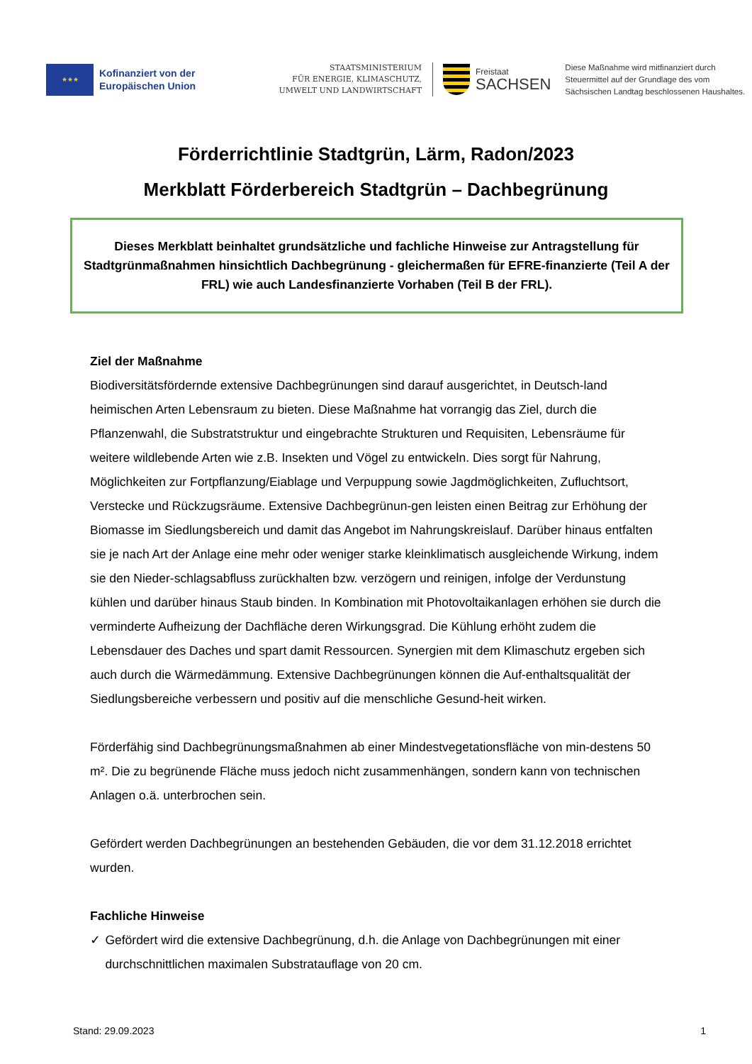★★★
Kofinanziert von der Europäischen Union
STAATSMINISTERIUM
FÜR ENERGIE, KLIMASCHUTZ,
UMWELT UND LANDWIRTSCHAFT
Freistaat
SACHSEN
Diese Maßnahme wird mitfinanziert durch
Steuermittel auf der Grundlage des vom
Sächsischen Landtag beschlossenen Haushaltes.
Förderrichtlinie Stadtgrün, Lärm, Radon/2023
Merkblatt Förderbereich Stadtgrün – Dachbegrünung
Dieses Merkblatt beinhaltet grundsätzliche und fachliche Hinweise zur Antragstellung für Stadtgrünmaßnahmen hinsichtlich Dachbegrünung - gleichermaßen für EFRE-finanzierte (Teil A der FRL) wie auch Landesfinanzierte Vorhaben (Teil B der FRL).
Ziel der Maßnahme
Biodiversitätsfördernde extensive Dachbegrünungen sind darauf ausgerichtet, in Deutsch-land heimischen Arten Lebensraum zu bieten. Diese Maßnahme hat vorrangig das Ziel, durch die Pflanzenwahl, die Substratstruktur und eingebrachte Strukturen und Requisiten, Lebensräume für weitere wildlebende Arten wie z.B. Insekten und Vögel zu entwickeln. Dies sorgt für Nahrung, Möglichkeiten zur Fortpflanzung/Eiablage und Verpuppung sowie Jagdmöglichkeiten, Zufluchtsort, Verstecke und Rückzugsräume. Extensive Dachbegrünun-gen leisten einen Beitrag zur Erhöhung der Biomasse im Siedlungsbereich und damit das Angebot im Nahrungskreislauf. Darüber hinaus entfalten sie je nach Art der Anlage eine mehr oder weniger starke kleinklimatisch ausgleichende Wirkung, indem sie den Nieder-schlagsabfluss zurückhalten bzw. verzögern und reinigen, infolge der Verdunstung kühlen und darüber hinaus Staub binden. In Kombination mit Photovoltaikanlagen erhöhen sie durch die verminderte Aufheizung der Dachfläche deren Wirkungsgrad. Die Kühlung erhöht zudem die Lebensdauer des Daches und spart damit Ressourcen. Synergien mit dem Klimaschutz ergeben sich auch durch die Wärmedämmung. Extensive Dachbegrünungen können die Auf-enthaltsqualität der Siedlungsbereiche verbessern und positiv auf die menschliche Gesund-heit wirken.
Förderfähig sind Dachbegrünungsmaßnahmen ab einer Mindestvegetationsfläche von min-destens 50 m². Die zu begrünende Fläche muss jedoch nicht zusammenhängen, sondern kann von technischen Anlagen o.ä. unterbrochen sein.
Gefördert werden Dachbegrünungen an bestehenden Gebäuden, die vor dem 31.12.2018 errichtet wurden.
Fachliche Hinweise
✓ Gefördert wird die extensive Dachbegrünung, d.h. die Anlage von Dachbegrünungen mit einer durchschnittlichen maximalen Substratauflage von 20 cm.
Stand: 29.09.2023 1